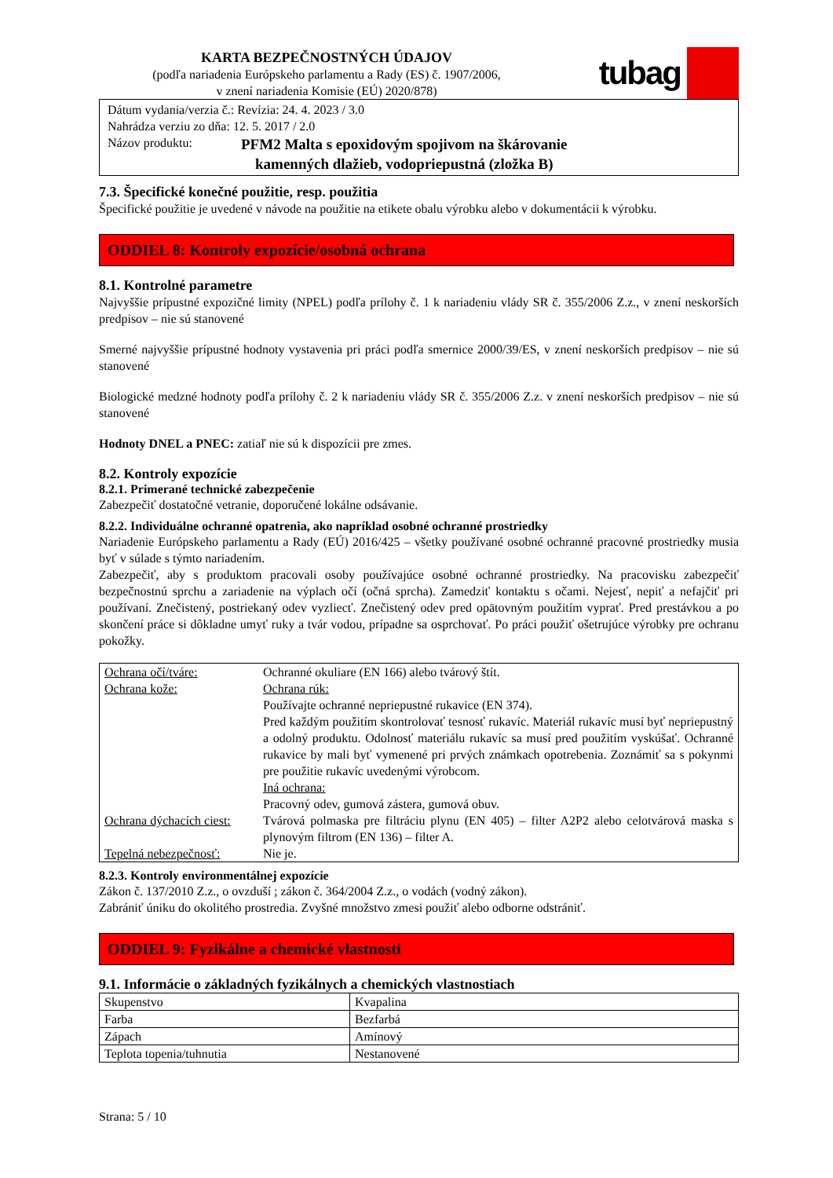KARTA BEZPEČNOSTNÝCH ÚDAJOV
(podľa nariadenia Európskeho parlamentu a Rady (ES) č. 1907/2006,
v znení nariadenia Komisie (EÚ) 2020/878)
tubag
Dátum vydania/verzia č.: Revízia: 24. 4. 2023 / 3.0
Nahrádza verziu zo dňa: 12. 5. 2017 / 2.0
Názov produktu: PFM2 Malta s epoxidovým spojivom na škárovanie
kamenných dlažieb, vodopriepustná (zložka B)
7.3. Špecifické konečné použitie, resp. použitia
Špecifické použitie je uvedené v návode na použitie na etikete obalu výrobku alebo v dokumentácii k výrobku.
ODDIEL 8: Kontroly expozície/osobná ochrana
8.1. Kontrolné parametre
Najvyššie prípustné expozičné limity (NPEL) podľa prílohy č. 1 k nariadeniu vlády SR č. 355/2006 Z.z., v znení neskorších predpisov – nie sú stanovené
Smerné najvyššie prípustné hodnoty vystavenia pri práci podľa smernice 2000/39/ES, v znení neskorších predpisov – nie sú stanovené
Biologické medzné hodnoty podľa prílohy č. 2 k nariadeniu vlády SR č. 355/2006 Z.z. v znení neskorších predpisov – nie sú stanovené
Hodnoty DNEL a PNEC: zatiaľ nie sú k dispozícii pre zmes.
8.2. Kontroly expozície
8.2.1. Primerané technické zabezpečenie
Zabezpečiť dostatočné vetranie, doporučené lokálne odsávanie.
8.2.2. Individuálne ochranné opatrenia, ako napríklad osobné ochranné prostriedky
Nariadenie Európskeho parlamentu a Rady (EÚ) 2016/425 – všetky používané osobné ochranné pracovné prostriedky musia byť v súlade s týmto nariadením.
Zabezpečiť, aby s produktom pracovali osoby používajúce osobné ochranné prostriedky. Na pracovisku zabezpečiť bezpečnostnú sprchu a zariadenie na výplach očí (očná sprcha). Zamedziť kontaktu s očami. Nejesť, nepiť a nefajčiť pri používaní. Znečistený, postriekaný odev vyzliecť. Znečistený odev pred opätovným použitím vyprať. Pred prestávkou a po skončení práce si dôkladne umyť ruky a tvár vodou, prípadne sa osprchovať. Po práci použiť ošetrujúce výrobky pre ochranu pokožky.
| Ochrana očí/tváre: | Ochranné okuliare (EN 166) alebo tvárový štít. |
| Ochrana kože: | Ochrana rúk: Používajte ochranné nepriepustné rukavice (EN 374). Pred každým použitím skontrolovať tesnosť rukavíc. Materiál rukavíc musí byť nepriepustný a odolný produktu. Odolnosť materiálu rukavíc sa musí pred použitím vyskúšať. Ochranné rukavice by mali byť vymenené pri prvých známkach opotrebenia. Zoznámiť sa s pokynmi pre použitie rukavíc uvedenými výrobcom. Iná ochrana: Pracovný odev, gumová zástera, gumová obuv. |
| Ochrana dýchacích ciest: | Tvárová polmaska pre filtráciu plynu (EN 405) – filter A2P2 alebo celotvárová maska s plynovým filtrom (EN 136) – filter A. |
| Tepelná nebezpečnosť: | Nie je. |
8.2.3. Kontroly environmentálnej expozície
Zákon č. 137/2010 Z.z., o ovzduší ; zákon č. 364/2004 Z.z., o vodách (vodný zákon).
Zabrániť úniku do okolitého prostredia. Zvyšné množstvo zmesi použiť alebo odborne odstrániť.
ODDIEL 9: Fyzikálne a chemické vlastnosti
9.1. Informácie o základných fyzikálnych a chemických vlastnostiach
| Skupenstvo | Kvapalina |
| Farba | Bezfarbá |
| Zápach | Amínový |
| Teplota topenia/tuhnutia | Nestanovené |
Strana: 5 / 10